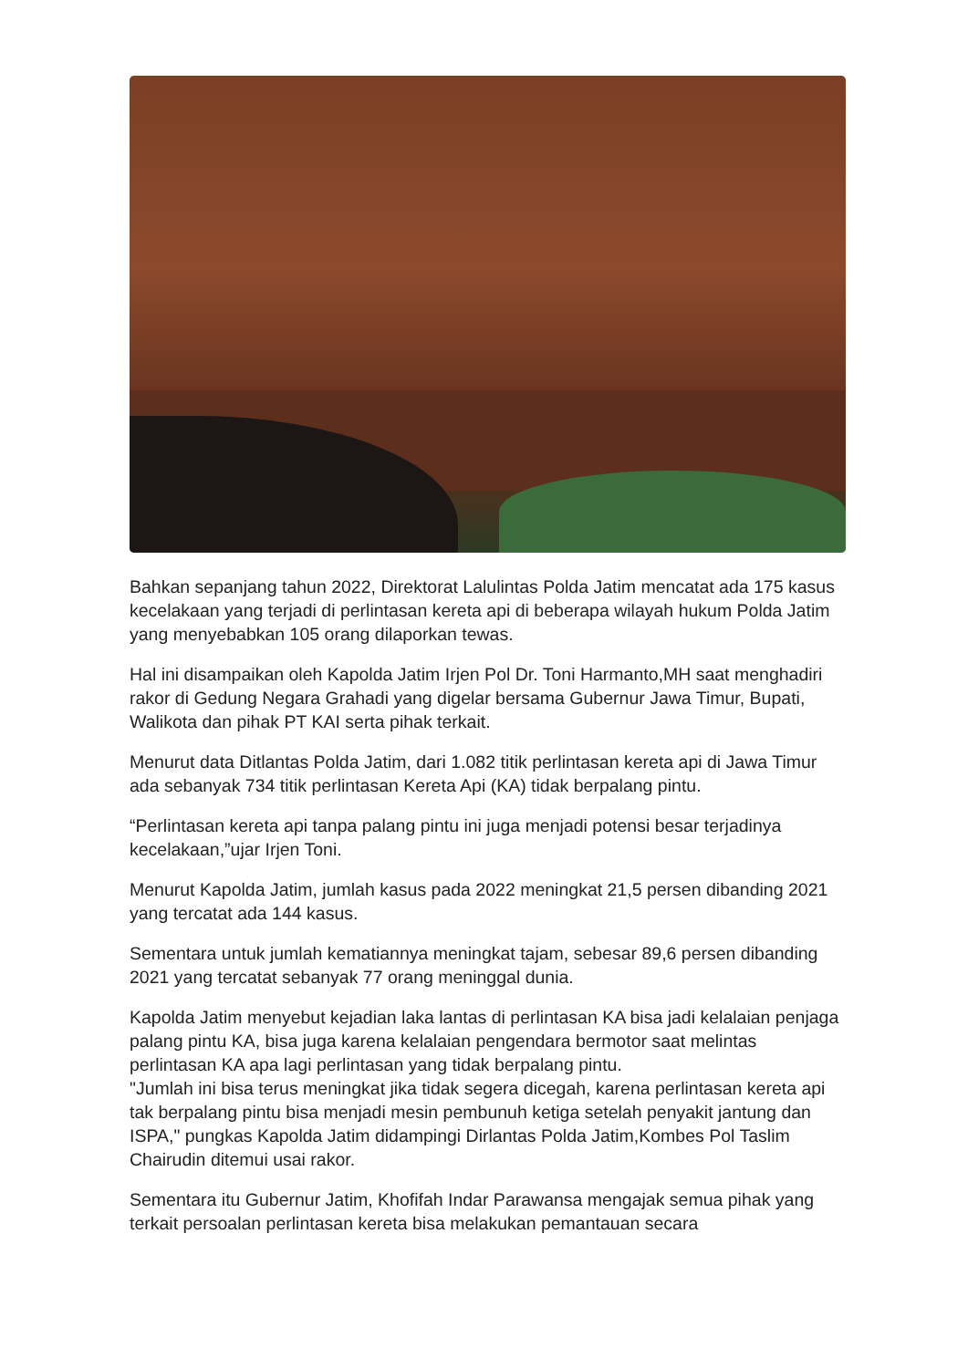Bahkan sepanjang tahun 2022, Direktorat Lalulintas Polda Jatim mencatat ada 175 kasus kecelakaan yang terjadi di perlintasan kereta api di beberapa wilayah hukum Polda Jatim yang menyebabkan 105 orang dilaporkan tewas.
Hal ini disampaikan oleh Kapolda Jatim Irjen Pol Dr. Toni Harmanto,MH saat menghadiri rakor di Gedung Negara Grahadi yang digelar bersama Gubernur Jawa Timur, Bupati, Walikota dan pihak PT KAI serta pihak terkait.
Menurut data Ditlantas Polda Jatim, dari 1.082 titik perlintasan kereta api di Jawa Timur ada sebanyak 734 titik perlintasan Kereta Api (KA) tidak berpalang pintu.
“Perlintasan kereta api tanpa palang pintu ini juga menjadi potensi besar terjadinya kecelakaan,”ujar Irjen Toni.
Menurut Kapolda Jatim, jumlah kasus pada 2022 meningkat 21,5 persen dibanding 2021 yang tercatat ada 144 kasus.
Sementara untuk jumlah kematiannya meningkat tajam, sebesar 89,6 persen dibanding 2021 yang tercatat sebanyak 77 orang meninggal dunia.
Kapolda Jatim menyebut kejadian laka lantas di perlintasan KA bisa jadi kelalaian penjaga palang pintu KA, bisa juga karena kelalaian pengendara bermotor saat melintas perlintasan KA apa lagi perlintasan yang tidak berpalang pintu.
"Jumlah ini bisa terus meningkat jika tidak segera dicegah, karena perlintasan kereta api tak berpalang pintu bisa menjadi mesin pembunuh ketiga setelah penyakit jantung dan ISPA," pungkas Kapolda Jatim didampingi Dirlantas Polda Jatim,Kombes Pol Taslim Chairudin ditemui usai rakor.
Sementara itu Gubernur Jatim, Khofifah Indar Parawansa mengajak semua pihak yang terkait persoalan perlintasan kereta bisa melakukan pemantauan secara